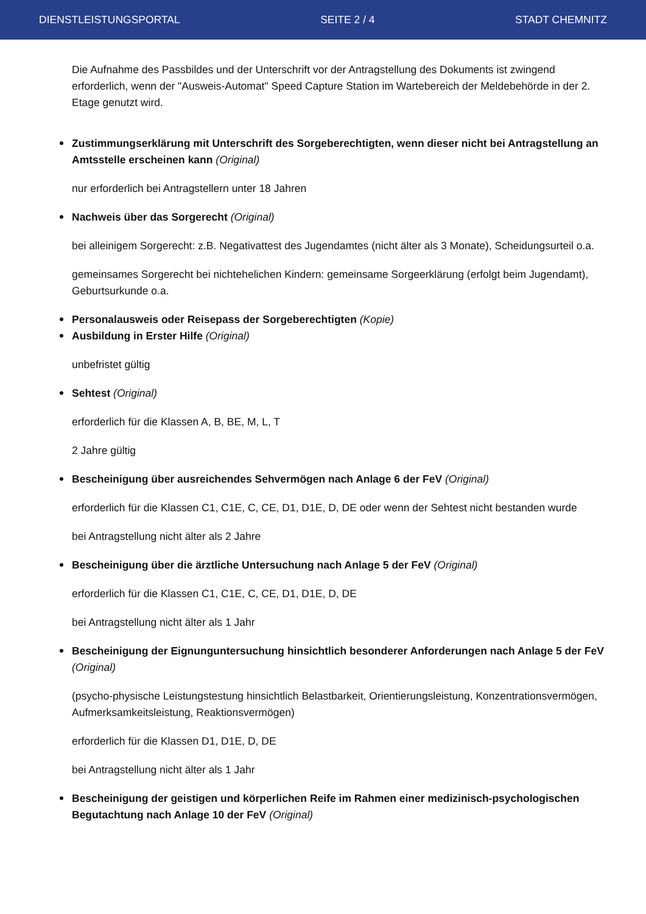DIENSTLEISTUNGSPORTAL SEITE 2 / 4 STADT CHEMNITZ
Die Aufnahme des Passbildes und der Unterschrift vor der Antragstellung des Dokuments ist zwingend erforderlich, wenn der "Ausweis-Automat" Speed Capture Station im Wartebereich der Meldebehörde in der 2. Etage genutzt wird.
Zustimmungserklärung mit Unterschrift des Sorgeberechtigten, wenn dieser nicht bei Antragstellung an Amtsstelle erscheinen kann (Original)
nur erforderlich bei Antragstellern unter 18 Jahren
Nachweis über das Sorgerecht (Original)
bei alleinigem Sorgerecht: z.B. Negativattest des Jugendamtes (nicht älter als 3 Monate), Scheidungsurteil o.a.
gemeinsames Sorgerecht bei nichtehelichen Kindern: gemeinsame Sorgeerklärung (erfolgt beim Jugendamt), Geburtsurkunde o.a.
Personalausweis oder Reisepass der Sorgeberechtigten (Kopie)
Ausbildung in Erster Hilfe (Original)
unbefristet gültig
Sehtest (Original)
erforderlich für die Klassen A, B, BE, M, L, T
2 Jahre gültig
Bescheinigung über ausreichendes Sehvermögen nach Anlage 6 der FeV (Original)
erforderlich für die Klassen C1, C1E, C, CE, D1, D1E, D, DE oder wenn der Sehtest nicht bestanden wurde
bei Antragstellung nicht älter als 2 Jahre
Bescheinigung über die ärztliche Untersuchung nach Anlage 5 der FeV (Original)
erforderlich für die Klassen C1, C1E, C, CE, D1, D1E, D, DE
bei Antragstellung nicht älter als 1 Jahr
Bescheinigung der Eignunguntersuchung hinsichtlich besonderer Anforderungen nach Anlage 5 der FeV (Original)
(psycho-physische Leistungstestung hinsichtlich Belastbarkeit, Orientierungsleistung, Konzentrationsvermögen, Aufmerksamkeitsleistung, Reaktionsvermögen)
erforderlich für die Klassen D1, D1E, D, DE
bei Antragstellung nicht älter als 1 Jahr
Bescheinigung der geistigen und körperlichen Reife im Rahmen einer medizinisch-psychologischen Begutachtung nach Anlage 10 der FeV (Original)